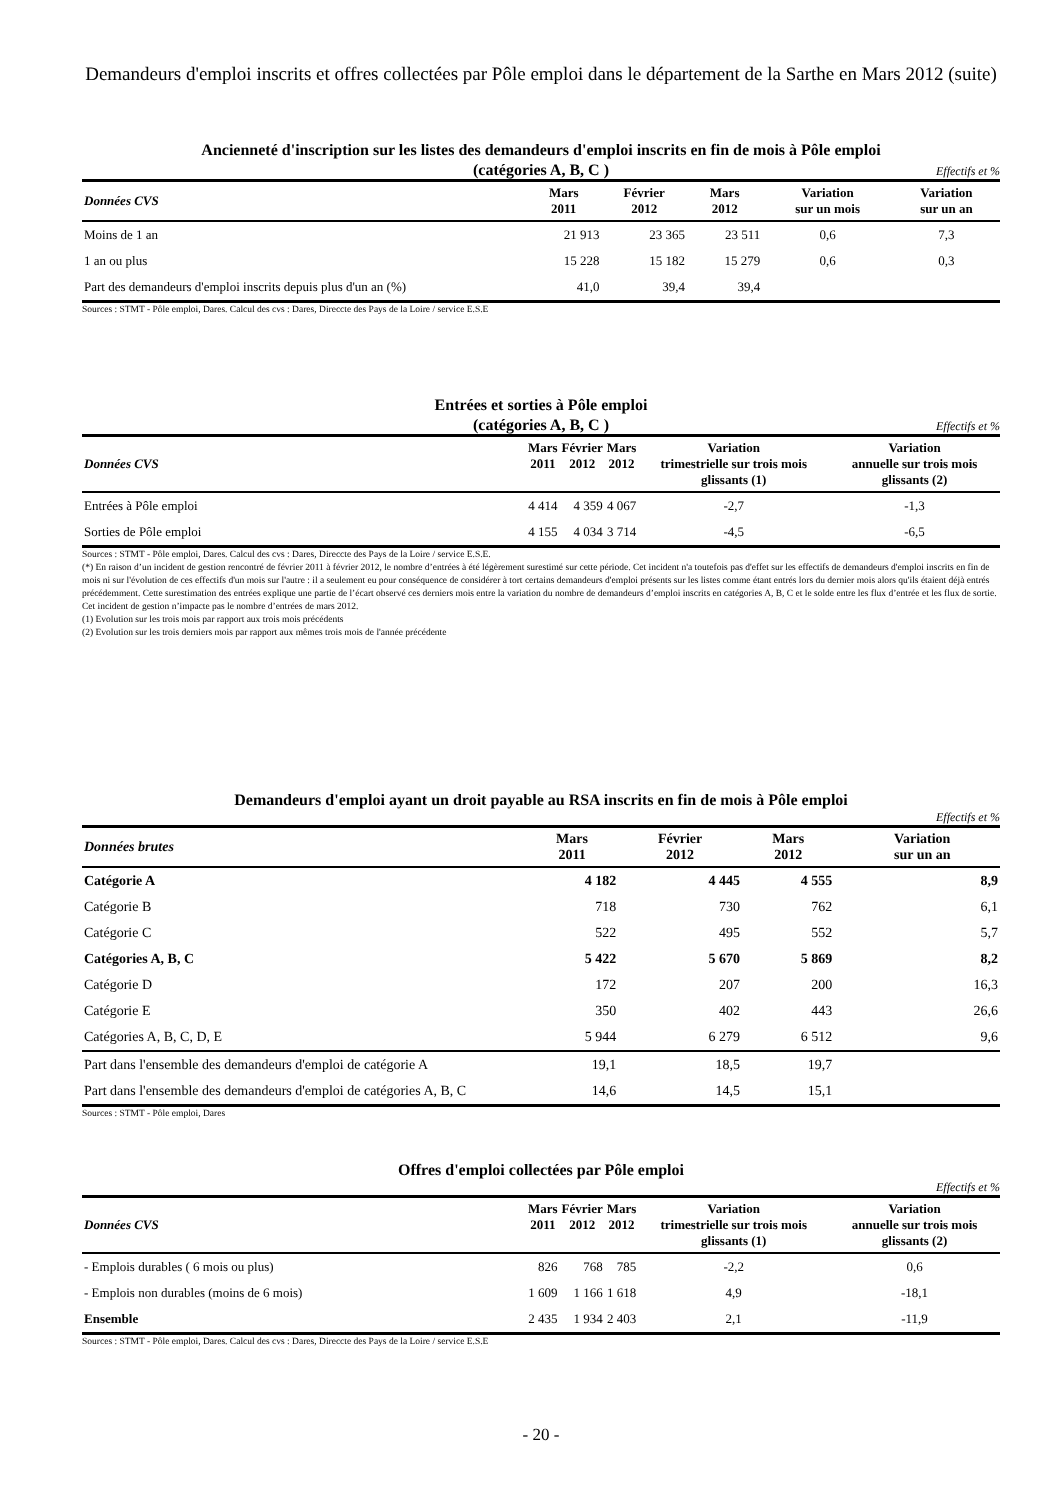Demandeurs d'emploi inscrits et offres collectées par Pôle emploi dans le département de la Sarthe en Mars 2012 (suite)
Ancienneté d'inscription sur les listes des demandeurs d'emploi inscrits en fin de mois à Pôle emploi
(catégories A, B, C )
Effectifs et %
| Données CVS | Mars 2011 | Février 2012 | Mars 2012 | Variation sur un mois | Variation sur un an |
| --- | --- | --- | --- | --- | --- |
| Moins de 1 an | 21 913 | 23 365 | 23 511 | 0,6 | 7,3 |
| 1 an ou plus | 15 228 | 15 182 | 15 279 | 0,6 | 0,3 |
| Part des demandeurs d'emploi inscrits depuis plus d'un an (%) | 41,0 | 39,4 | 39,4 | | |
Sources : STMT - Pôle emploi, Dares. Calcul des cvs : Dares, Direccte des Pays de la Loire / service E.S.E
Entrées et sorties à Pôle emploi
(catégories A, B, C )
Effectifs et %
| Données CVS | Mars 2011 | Février 2012 | Mars 2012 | Variation trimestrielle sur trois mois glissants (1) | Variation annuelle sur trois mois glissants (2) |
| --- | --- | --- | --- | --- | --- |
| Entrées à Pôle emploi | 4 414 | 4 359 | 4 067 | -2,7 | -1,3 |
| Sorties de Pôle emploi | 4 155 | 4 034 | 3 714 | -4,5 | -6,5 |
Sources : STMT - Pôle emploi, Dares. Calcul des cvs : Dares, Direccte des Pays de la Loire / service E.S.E.
(*) En raison d’un incident de gestion rencontré de février 2011 à février 2012, le nombre d’entrées à été légèrement surestimé sur cette période. Cet incident n'a toutefois pas d'effet sur les effectifs de demandeurs d'emploi inscrits en fin de mois ni sur l'évolution de ces effectifs d'un mois sur l'autre : il a seulement eu pour conséquence de considérer à tort certains demandeurs d'emploi présents sur les listes comme étant entrés lors du dernier mois alors qu'ils étaient déjà entrés précédemment. Cette surestimation des entrées explique une partie de l’écart observé ces derniers mois entre la variation du nombre de demandeurs d’emploi inscrits en catégories A, B, C et le solde entre les flux d’entrée et les flux de sortie. Cet incident de gestion n’impacte pas le nombre d’entrées de mars 2012.
(1) Evolution sur les trois mois par rapport aux trois mois précédents
(2) Evolution sur les trois derniers mois par rapport aux mêmes trois mois de l'année précédente
Demandeurs d'emploi ayant un droit payable au RSA inscrits en fin de mois à Pôle emploi
Effectifs et %
| Données brutes | Mars 2011 | Février 2012 | Mars 2012 | | Variation sur un an |
| --- | --- | --- | --- | --- | --- |
| Catégorie A | 4 182 | 4 445 | 4 555 | | 8,9 |
| Catégorie B | 718 | 730 | 762 | | 6,1 |
| Catégorie C | 522 | 495 | 552 | | 5,7 |
| Catégories A, B, C | 5 422 | 5 670 | 5 869 | | 8,2 |
| Catégorie D | 172 | 207 | 200 | | 16,3 |
| Catégorie E | 350 | 402 | 443 | | 26,6 |
| Catégories A, B, C, D, E | 5 944 | 6 279 | 6 512 | | 9,6 |
| Part dans l'ensemble des demandeurs d'emploi de catégorie A | 19,1 | 18,5 | 19,7 | | |
| Part dans l'ensemble des demandeurs d'emploi de catégories A, B, C | 14,6 | 14,5 | 15,1 | | |
Sources : STMT - Pôle emploi, Dares
Offres d'emploi collectées par Pôle emploi
Effectifs et %
| Données CVS | Mars 2011 | Février 2012 | Mars 2012 | Variation trimestrielle sur trois mois glissants (1) | Variation annuelle sur trois mois glissants (2) |
| --- | --- | --- | --- | --- | --- |
| - Emplois durables ( 6 mois ou plus) | 826 | 768 | 785 | -2,2 | 0,6 |
| - Emplois non durables (moins de 6 mois) | 1 609 | 1 166 | 1 618 | 4,9 | -18,1 |
| Ensemble | 2 435 | 1 934 | 2 403 | 2,1 | -11,9 |
Sources : STMT - Pôle emploi, Dares. Calcul des cvs : Dares, Direccte des Pays de la Loire / service E.S.E
- 20 -